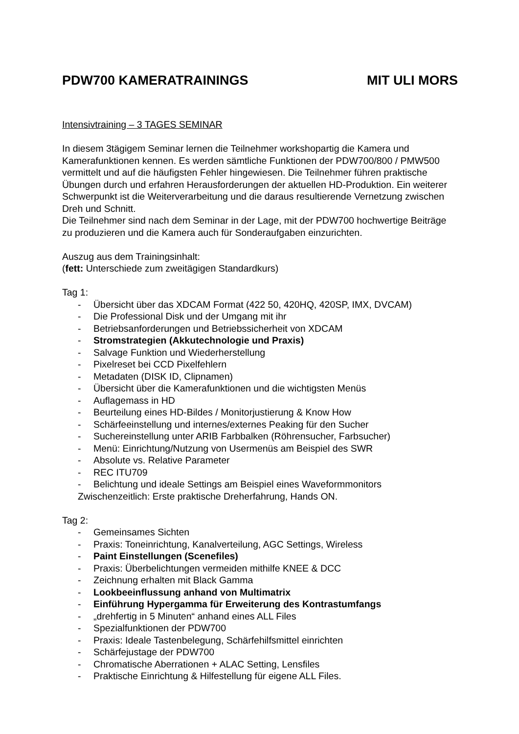PDW700 KAMERATRAININGS MIT ULI MORS
Intensivtraining – 3 TAGES SEMINAR
In diesem 3tägigem Seminar lernen die Teilnehmer workshopartig die Kamera und Kamerafunktionen kennen. Es werden sämtliche Funktionen der PDW700/800 / PMW500 vermittelt und auf die häufigsten Fehler hingewiesen. Die Teilnehmer führen praktische Übungen durch und erfahren Herausforderungen der aktuellen HD-Produktion. Ein weiterer Schwerpunkt ist die Weiterverarbeitung und die daraus resultierende Vernetzung zwischen Dreh und Schnitt.
Die Teilnehmer sind nach dem Seminar in der Lage, mit der PDW700 hochwertige Beiträge zu produzieren und die Kamera auch für Sonderaufgaben einzurichten.
Auszug aus dem Trainingsinhalt:
(fett: Unterschiede zum zweitägigen Standardkurs)
Tag 1:
- Übersicht über das XDCAM Format (422 50, 420HQ, 420SP, IMX, DVCAM)
- Die Professional Disk und der Umgang mit ihr
- Betriebsanforderungen und Betriebssicherheit von XDCAM
- Stromstrategien (Akkutechnologie und Praxis)
- Salvage Funktion und Wiederherstellung
- Pixelreset bei CCD Pixelfehlern
- Metadaten (DISK ID, Clipnamen)
- Übersicht über die Kamerafunktionen und die wichtigsten Menüs
- Auflagemass in HD
- Beurteilung eines HD-Bildes / Monitorjustierung & Know How
- Schärfeeinstellung und internes/externes Peaking für den Sucher
- Suchereinstellung unter ARIB Farbbalken (Röhrensucher, Farbsucher)
- Menü: Einrichtung/Nutzung von Usermenüs am Beispiel des SWR
- Absolute vs. Relative Parameter
- REC ITU709
- Belichtung und ideale Settings am Beispiel eines Waveformmonitors
Zwischenzeitlich: Erste praktische Dreherfahrung, Hands ON.
Tag 2:
- Gemeinsames Sichten
- Praxis: Toneinrichtung, Kanalverteilung, AGC Settings, Wireless
- Paint Einstellungen (Scenefiles)
- Praxis: Überbelichtungen vermeiden mithilfe KNEE & DCC
- Zeichnung erhalten mit Black Gamma
- Lookbeeinflussung anhand von Multimatrix
- Einführung Hypergamma für Erweiterung des Kontrastumfangs
- „drehfertig in 5 Minuten“ anhand eines ALL Files
- Spezialfunktionen der PDW700
- Praxis: Ideale Tastenbelegung, Schärfehilfsmittel einrichten
- Schärfejustage der PDW700
- Chromatische Aberrationen + ALAC Setting, Lensfiles
- Praktische Einrichtung & Hilfestellung für eigene ALL Files.